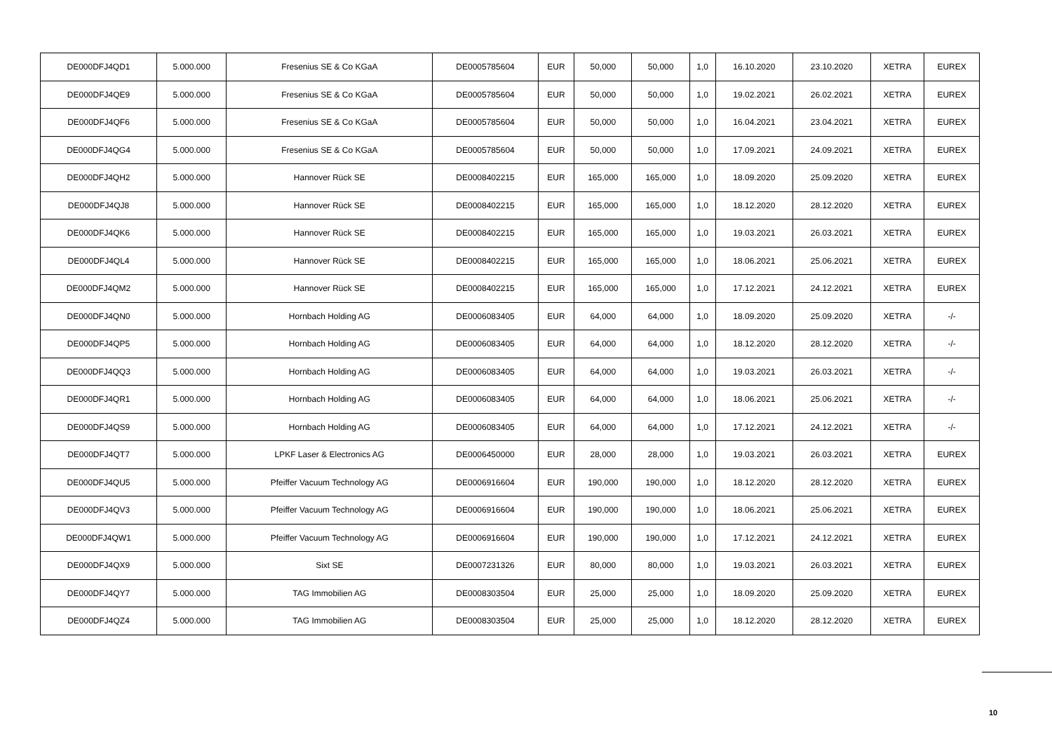| DE000DFJ4QD1 | 5.000.000 | Fresenius SE & Co KGaA | DE0005785604 | EUR | 50,000 | 50,000 | 1,0 | 16.10.2020 | 23.10.2020 | XETRA | EUREX |
| DE000DFJ4QE9 | 5.000.000 | Fresenius SE & Co KGaA | DE0005785604 | EUR | 50,000 | 50,000 | 1,0 | 19.02.2021 | 26.02.2021 | XETRA | EUREX |
| DE000DFJ4QF6 | 5.000.000 | Fresenius SE & Co KGaA | DE0005785604 | EUR | 50,000 | 50,000 | 1,0 | 16.04.2021 | 23.04.2021 | XETRA | EUREX |
| DE000DFJ4QG4 | 5.000.000 | Fresenius SE & Co KGaA | DE0005785604 | EUR | 50,000 | 50,000 | 1,0 | 17.09.2021 | 24.09.2021 | XETRA | EUREX |
| DE000DFJ4QH2 | 5.000.000 | Hannover Rück SE | DE0008402215 | EUR | 165,000 | 165,000 | 1,0 | 18.09.2020 | 25.09.2020 | XETRA | EUREX |
| DE000DFJ4QJ8 | 5.000.000 | Hannover Rück SE | DE0008402215 | EUR | 165,000 | 165,000 | 1,0 | 18.12.2020 | 28.12.2020 | XETRA | EUREX |
| DE000DFJ4QK6 | 5.000.000 | Hannover Rück SE | DE0008402215 | EUR | 165,000 | 165,000 | 1,0 | 19.03.2021 | 26.03.2021 | XETRA | EUREX |
| DE000DFJ4QL4 | 5.000.000 | Hannover Rück SE | DE0008402215 | EUR | 165,000 | 165,000 | 1,0 | 18.06.2021 | 25.06.2021 | XETRA | EUREX |
| DE000DFJ4QM2 | 5.000.000 | Hannover Rück SE | DE0008402215 | EUR | 165,000 | 165,000 | 1,0 | 17.12.2021 | 24.12.2021 | XETRA | EUREX |
| DE000DFJ4QN0 | 5.000.000 | Hornbach Holding AG | DE0006083405 | EUR | 64,000 | 64,000 | 1,0 | 18.09.2020 | 25.09.2020 | XETRA | -/- |
| DE000DFJ4QP5 | 5.000.000 | Hornbach Holding AG | DE0006083405 | EUR | 64,000 | 64,000 | 1,0 | 18.12.2020 | 28.12.2020 | XETRA | -/- |
| DE000DFJ4QQ3 | 5.000.000 | Hornbach Holding AG | DE0006083405 | EUR | 64,000 | 64,000 | 1,0 | 19.03.2021 | 26.03.2021 | XETRA | -/- |
| DE000DFJ4QR1 | 5.000.000 | Hornbach Holding AG | DE0006083405 | EUR | 64,000 | 64,000 | 1,0 | 18.06.2021 | 25.06.2021 | XETRA | -/- |
| DE000DFJ4QS9 | 5.000.000 | Hornbach Holding AG | DE0006083405 | EUR | 64,000 | 64,000 | 1,0 | 17.12.2021 | 24.12.2021 | XETRA | -/- |
| DE000DFJ4QT7 | 5.000.000 | LPKF Laser & Electronics AG | DE0006450000 | EUR | 28,000 | 28,000 | 1,0 | 19.03.2021 | 26.03.2021 | XETRA | EUREX |
| DE000DFJ4QU5 | 5.000.000 | Pfeiffer Vacuum Technology AG | DE0006916604 | EUR | 190,000 | 190,000 | 1,0 | 18.12.2020 | 28.12.2020 | XETRA | EUREX |
| DE000DFJ4QV3 | 5.000.000 | Pfeiffer Vacuum Technology AG | DE0006916604 | EUR | 190,000 | 190,000 | 1,0 | 18.06.2021 | 25.06.2021 | XETRA | EUREX |
| DE000DFJ4QW1 | 5.000.000 | Pfeiffer Vacuum Technology AG | DE0006916604 | EUR | 190,000 | 190,000 | 1,0 | 17.12.2021 | 24.12.2021 | XETRA | EUREX |
| DE000DFJ4QX9 | 5.000.000 | Sixt SE | DE0007231326 | EUR | 80,000 | 80,000 | 1,0 | 19.03.2021 | 26.03.2021 | XETRA | EUREX |
| DE000DFJ4QY7 | 5.000.000 | TAG Immobilien AG | DE0008303504 | EUR | 25,000 | 25,000 | 1,0 | 18.09.2020 | 25.09.2020 | XETRA | EUREX |
| DE000DFJ4QZ4 | 5.000.000 | TAG Immobilien AG | DE0008303504 | EUR | 25,000 | 25,000 | 1,0 | 18.12.2020 | 28.12.2020 | XETRA | EUREX |
10